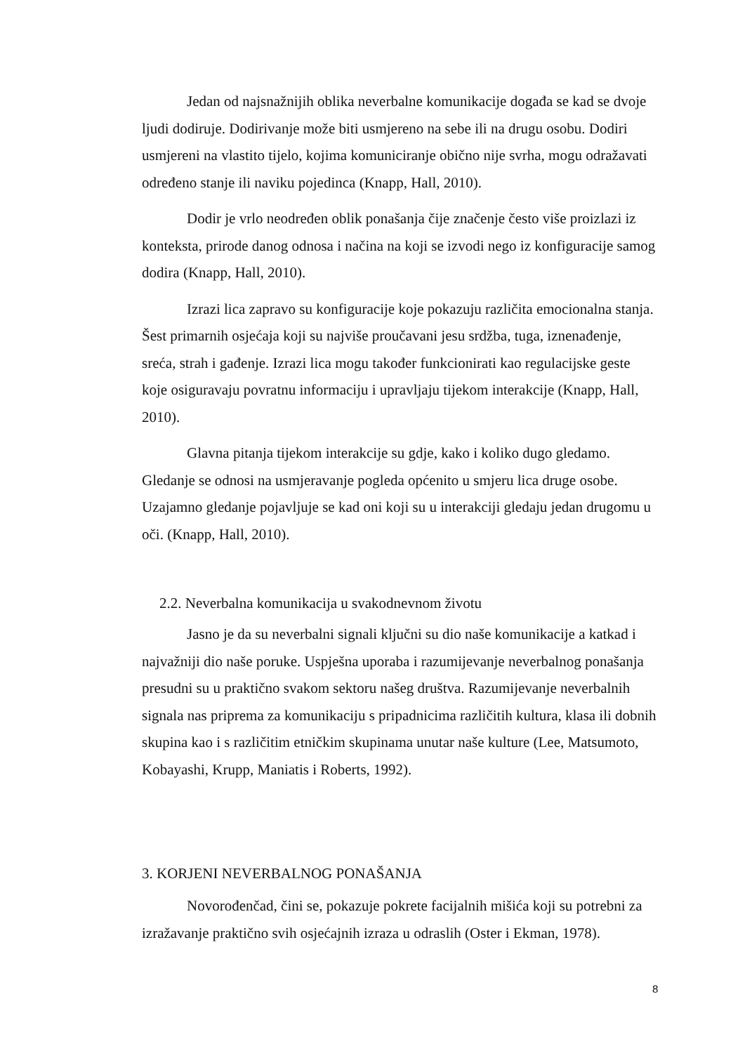Jedan od najsnažnijih oblika neverbalne komunikacije događa se kad se dvoje ljudi dodiruje. Dodirivanje može biti usmjereno na sebe ili na drugu osobu. Dodiri usmjereni na vlastito tijelo, kojima komuniciranje obično nije svrha, mogu odražavati određeno stanje ili naviku pojedinca (Knapp, Hall, 2010).
Dodir je vrlo neodređen oblik ponašanja čije značenje često više proizlazi iz konteksta, prirode danog odnosa i načina na koji se izvodi nego iz konfiguracije samog dodira (Knapp, Hall, 2010).
Izrazi lica zapravo su konfiguracije koje pokazuju različita emocionalna stanja. Šest primarnih osjećaja koji su najviše proučavani jesu srdžba, tuga, iznenađenje, sreća, strah i gađenje. Izrazi lica mogu također funkcionirati kao regulacijske geste koje osiguravaju povratnu informaciju i upravljaju tijekom interakcije (Knapp, Hall, 2010).
Glavna pitanja tijekom interakcije su gdje, kako i koliko dugo gledamo. Gledanje se odnosi na usmjeravanje pogleda općenito u smjeru lica druge osobe. Uzajamno gledanje pojavljuje se kad oni koji su u interakciji gledaju jedan drugomu u oči. (Knapp, Hall, 2010).
2.2. Neverbalna komunikacija u svakodnevnom životu
Jasno je da su neverbalni signali ključni su dio naše komunikacije a katkad i najvažniji dio naše poruke. Uspješna uporaba i razumijevanje neverbalnog ponašanja presudni su u praktično svakom sektoru našeg društva. Razumijevanje neverbalnih signala nas priprema za komunikaciju s pripadnicima različitih kultura, klasa ili dobnih skupina kao i s različitim etničkim skupinama unutar naše kulture (Lee, Matsumoto, Kobayashi, Krupp, Maniatis i Roberts, 1992).
3. KORJENI NEVERBALNOG PONAŠANJA
Novorođenčad, čini se, pokazuje pokrete facijalnih mišića koji su potrebni za izražavanje praktično svih osjećajnih izraza u odraslih (Oster i Ekman, 1978).
8